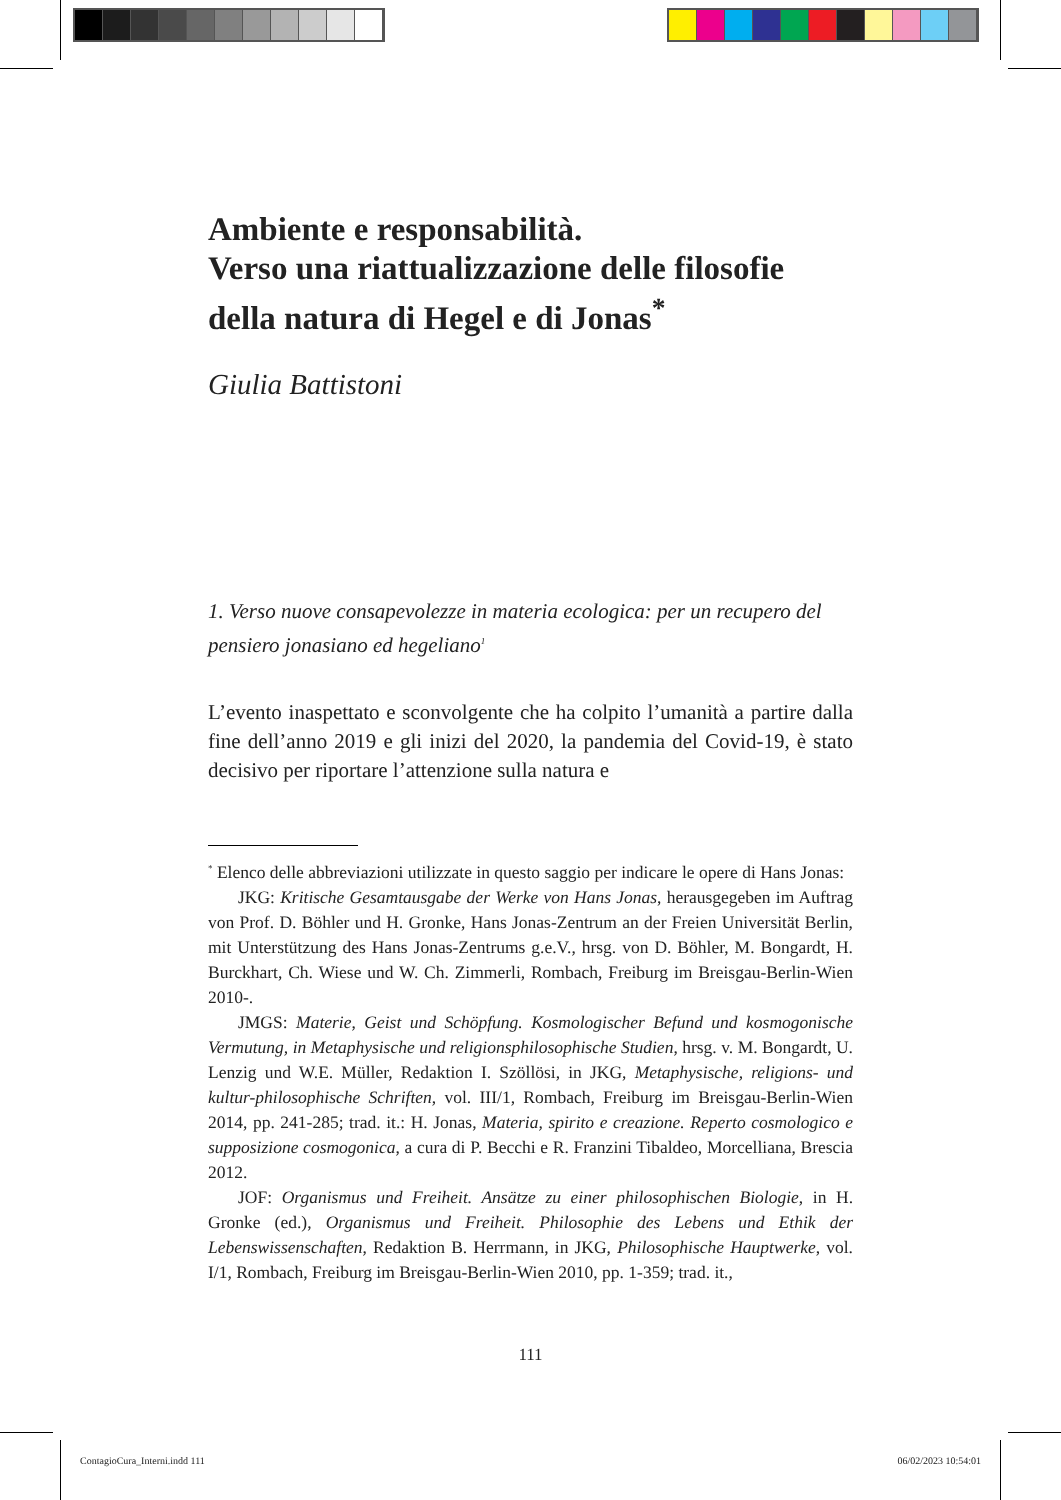Ambiente e responsabilità.
Verso una riattualizzazione delle filosofie della natura di Hegel e di Jonas<sup>*</sup>
Giulia Battistoni
1. Verso nuove consapevolezze in materia ecologica: per un recupero del pensiero jonasiano ed hegeliano<sup>1</sup>
L’evento inaspettato e sconvolgente che ha colpito l’umanità a partire dalla fine dell’anno 2019 e gli inizi del 2020, la pandemia del Covid-19, è stato decisivo per riportare l’attenzione sulla natura e
<sup>*</sup> Elenco delle abbreviazioni utilizzate in questo saggio per indicare le opere di Hans Jonas:
JKG: Kritische Gesamtausgabe der Werke von Hans Jonas, herausgegeben im Auftrag von Prof. D. Böhler und H. Gronke, Hans Jonas-Zentrum an der Freien Universität Berlin, mit Unterstützung des Hans Jonas-Zentrums g.e.V., hrsg. von D. Böhler, M. Bongardt, H. Burckhart, Ch. Wiese und W. Ch. Zimmerli, Rombach, Freiburg im Breisgau-Berlin-Wien 2010-.
JMGS: Materie, Geist und Schöpfung. Kosmologischer Befund und kosmogonische Vermutung, in Metaphysische und religionsphilosophische Studien, hrsg. v. M. Bongardt, U. Lenzig und W.E. Müller, Redaktion I. Szöllösi, in JKG, Metaphysische, religions- und kultur-philosophische Schriften, vol. III/1, Rombach, Freiburg im Breisgau-Berlin-Wien 2014, pp. 241-285; trad. it.: H. Jonas, Materia, spirito e creazione. Reperto cosmologico e supposizione cosmogonica, a cura di P. Becchi e R. Franzini Tibaldeo, Morcelliana, Brescia 2012.
JOF: Organismus und Freiheit. Ansätze zu einer philosophischen Biologie, in H. Gronke (ed.), Organismus und Freiheit. Philosophie des Lebens und Ethik der Lebenswissenschaften, Redaktion B. Herrmann, in JKG, Philosophische Hauptwerke, vol. I/1, Rombach, Freiburg im Breisgau-Berlin-Wien 2010, pp. 1-359; trad. it.,
111
ContagioCura_Interni.indd 111 06/02/2023 10:54:01